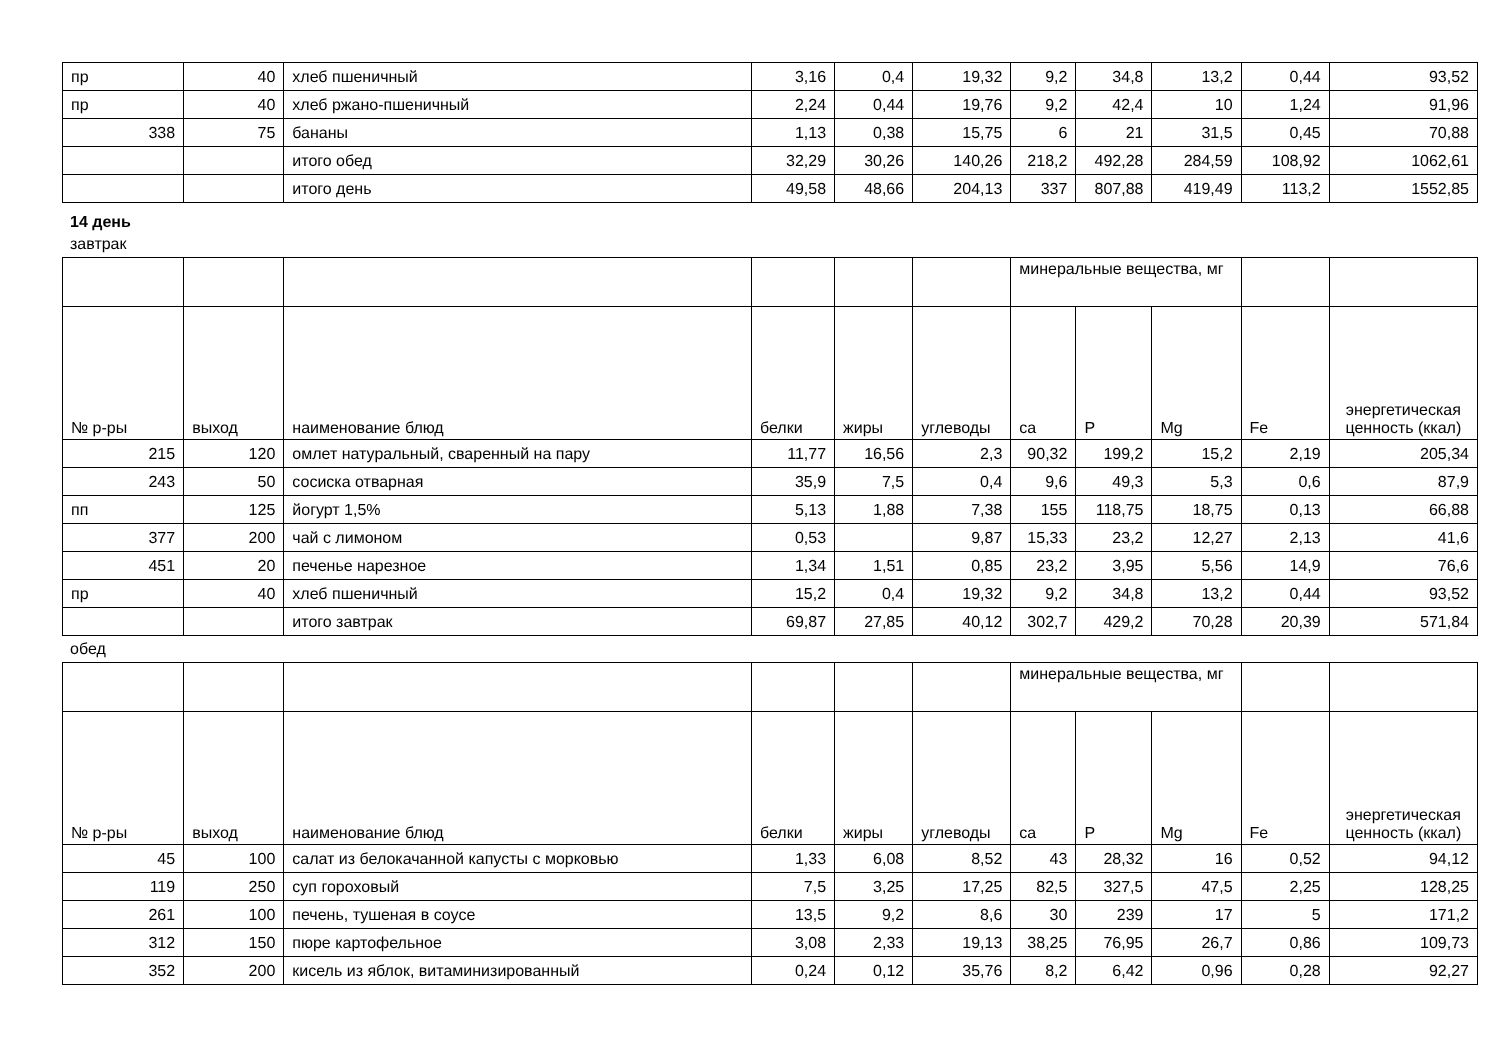| пр | 40 | хлеб пшеничный | 3,16 | 0,4 | 19,32 | 9,2 | 34,8 | 13,2 | 0,44 | 93,52 |
| пр | 40 | хлеб ржано-пшеничный | 2,24 | 0,44 | 19,76 | 9,2 | 42,4 | 10 | 1,24 | 91,96 |
| 338 | 75 | бананы | 1,13 | 0,38 | 15,75 | 6 | 21 | 31,5 | 0,45 | 70,88 |
| | | итого обед | 32,29 | 30,26 | 140,26 | 218,2 | 492,28 | 284,59 | 108,92 | 1062,61 |
| | | итого день | 49,58 | 48,66 | 204,13 | 337 | 807,88 | 419,49 | 113,2 | 1552,85 |
14 день
завтрак
| | | | | | | минеральные вещества, мг | | | | |
| № р-ры | выход | наименование блюд | белки | жиры | углеводы | ca | P | Mg | Fe | энергетическая ценность (ккал) |
| 215 | 120 | омлет натуральный, сваренный на пару | 11,77 | 16,56 | 2,3 | 90,32 | 199,2 | 15,2 | 2,19 | 205,34 |
| 243 | 50 | сосиска отварная | 35,9 | 7,5 | 0,4 | 9,6 | 49,3 | 5,3 | 0,6 | 87,9 |
| пп | 125 | йогурт 1,5% | 5,13 | 1,88 | 7,38 | 155 | 118,75 | 18,75 | 0,13 | 66,88 |
| 377 | 200 | чай с лимоном | 0,53 | | 9,87 | 15,33 | 23,2 | 12,27 | 2,13 | 41,6 |
| 451 | 20 | печенье нарезное | 1,34 | 1,51 | 0,85 | 23,2 | 3,95 | 5,56 | 14,9 | 76,6 |
| пр | 40 | хлеб пшеничный | 15,2 | 0,4 | 19,32 | 9,2 | 34,8 | 13,2 | 0,44 | 93,52 |
| | | итого завтрак | 69,87 | 27,85 | 40,12 | 302,7 | 429,2 | 70,28 | 20,39 | 571,84 |
обед
| | | | | | | минеральные вещества, мг | | | | |
| № р-ры | выход | наименование блюд | белки | жиры | углеводы | ca | P | Mg | Fe | энергетическая ценность (ккал) |
| 45 | 100 | салат из белокачанной капусты с морковью | 1,33 | 6,08 | 8,52 | 43 | 28,32 | 16 | 0,52 | 94,12 |
| 119 | 250 | суп гороховый | 7,5 | 3,25 | 17,25 | 82,5 | 327,5 | 47,5 | 2,25 | 128,25 |
| 261 | 100 | печень, тушеная в соусе | 13,5 | 9,2 | 8,6 | 30 | 239 | 17 | 5 | 171,2 |
| 312 | 150 | пюре картофельное | 3,08 | 2,33 | 19,13 | 38,25 | 76,95 | 26,7 | 0,86 | 109,73 |
| 352 | 200 | кисель из яблок, витаминизированный | 0,24 | 0,12 | 35,76 | 8,2 | 6,42 | 0,96 | 0,28 | 92,27 |